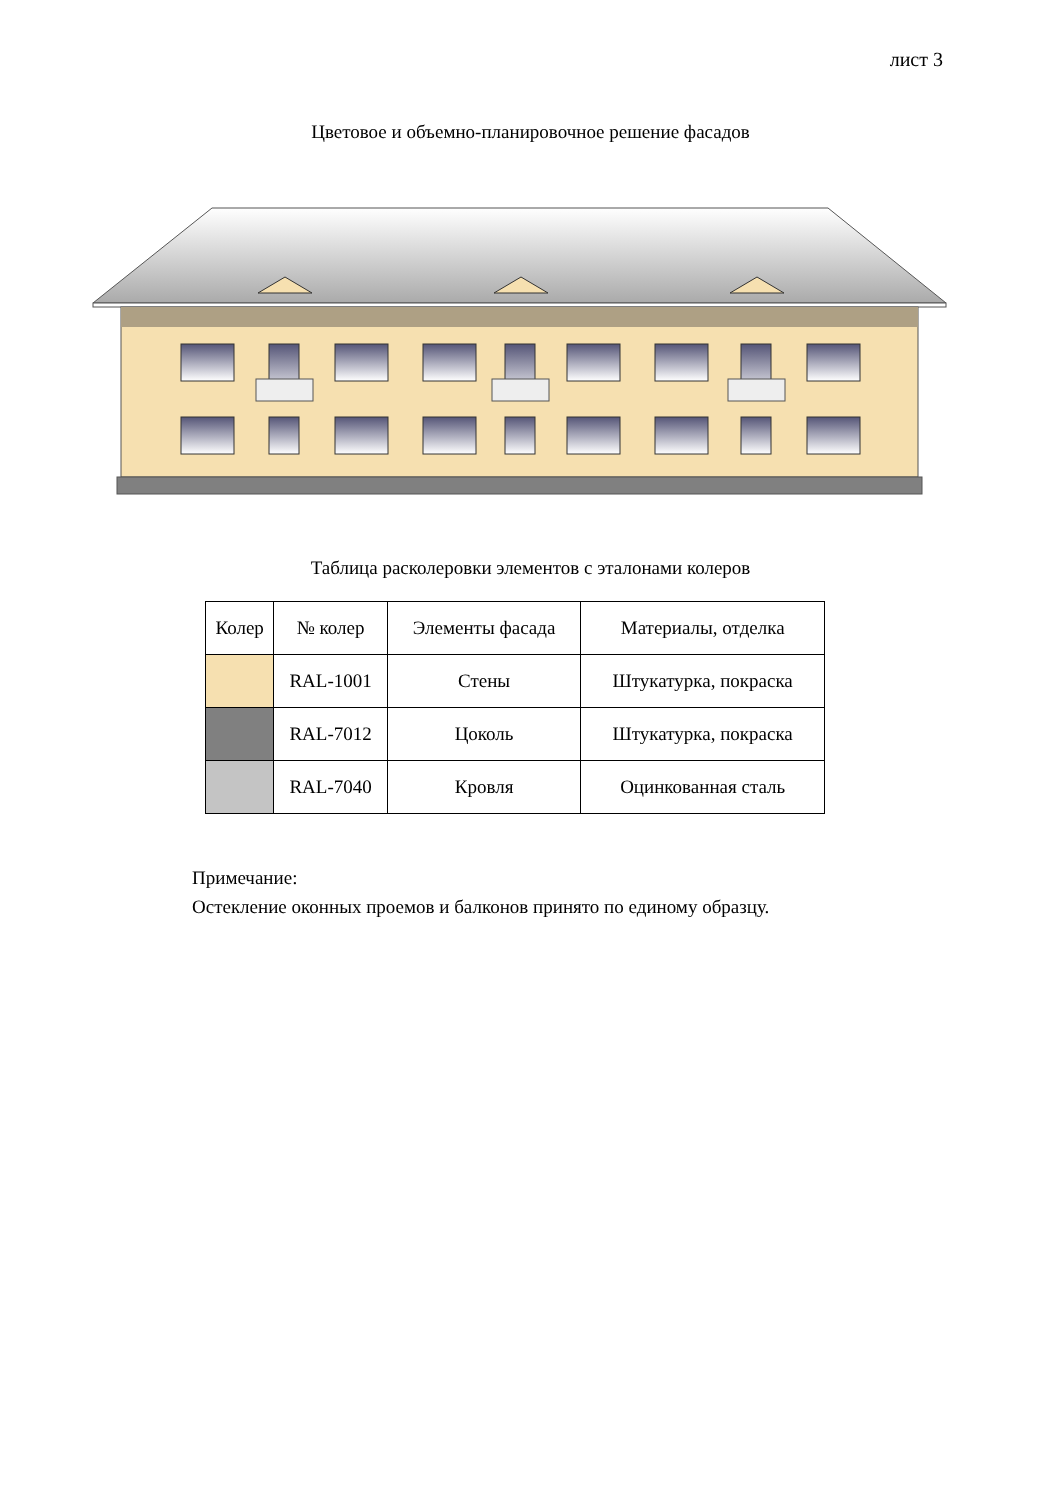лист 3
Цветовое и объемно-планировочное решение фасадов
Таблица расколеровки элементов с эталонами колеров
| Колер | № колер | Элементы фасада | Материалы, отделка |
| --- | --- | --- | --- |
| | RAL-1001 | Стены | Штукатурка, покраска |
| | RAL-7012 | Цоколь | Штукатурка, покраска |
| | RAL-7040 | Кровля | Оцинкованная сталь |
Примечание:
Остекление оконных проемов и балконов принято по единому образцу.